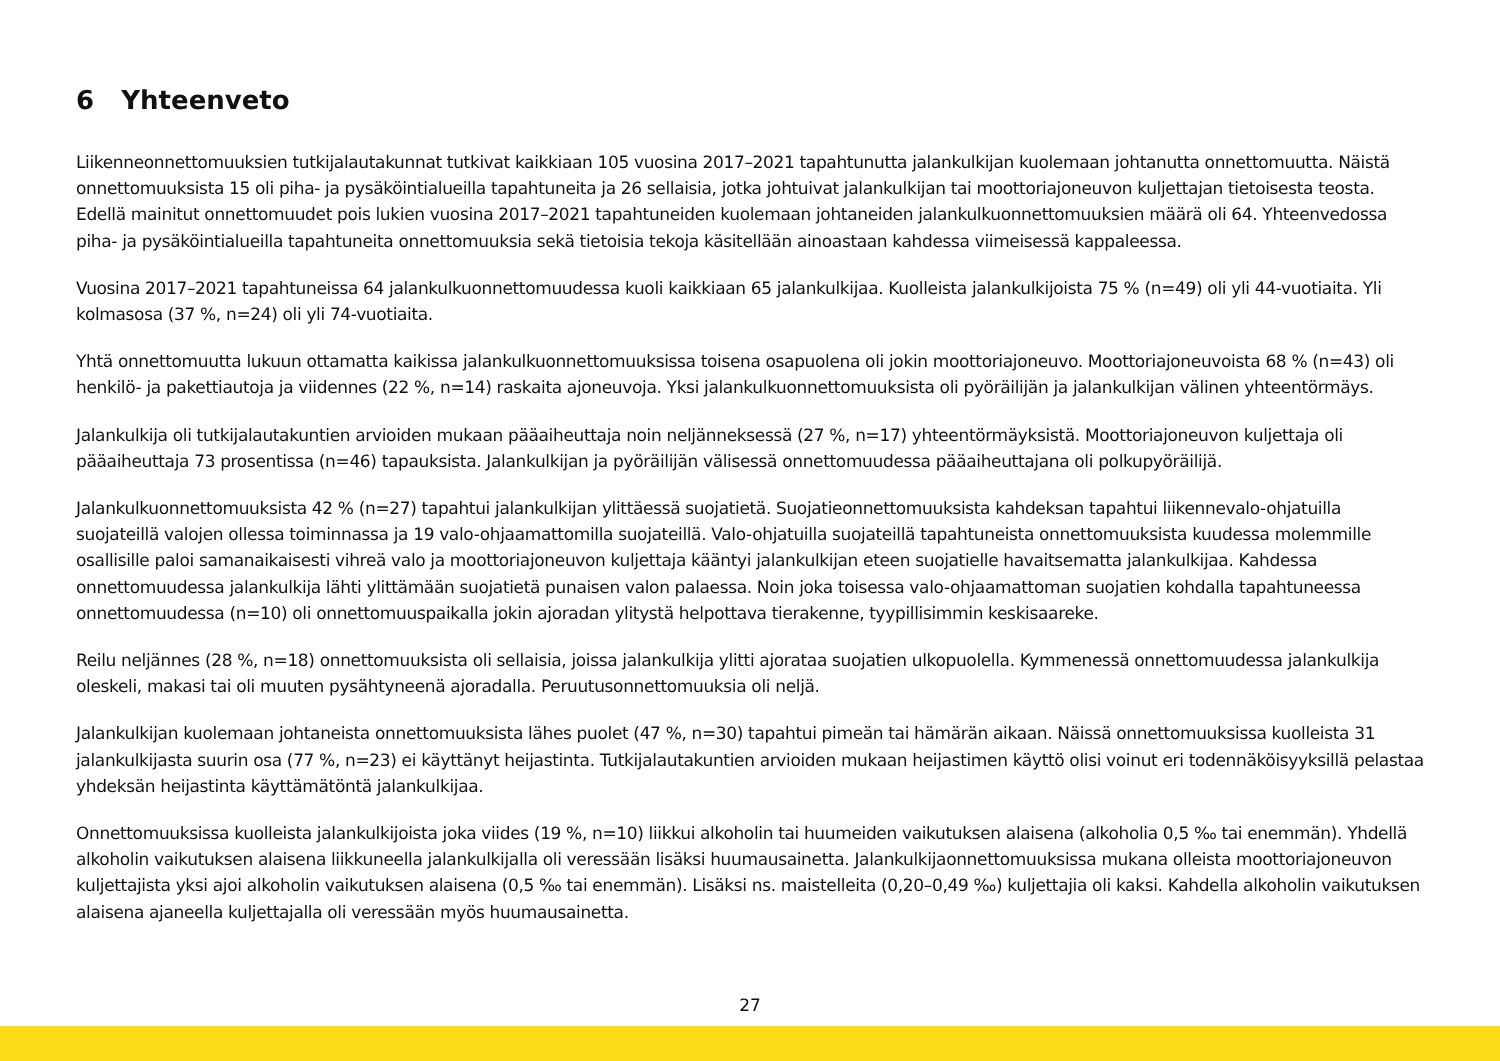6 Yhteenveto
Liikenneonnettomuuksien tutkijalautakunnat tutkivat kaikkiaan 105 vuosina 2017–2021 tapahtunutta jalankulkijan kuolemaan johtanutta onnettomuutta. Näistä onnettomuuksista 15 oli piha- ja pysäköintialueilla tapahtuneita ja 26 sellaisia, jotka johtuivat jalankulkijan tai moottoriajoneuvon kuljettajan tietoisesta teosta. Edellä mainitut onnettomuudet pois lukien vuosina 2017–2021 tapahtuneiden kuolemaan johtaneiden jalankulkuonnettomuuksien määrä oli 64. Yhteenvedossa piha- ja pysäköintialueilla tapahtuneita onnettomuuksia sekä tietoisia tekoja käsitellään ainoastaan kahdessa viimeisessä kappaleessa.
Vuosina 2017–2021 tapahtuneissa 64 jalankulkuonnettomuudessa kuoli kaikkiaan 65 jalankulkijaa. Kuolleista jalankulkijoista 75 % (n=49) oli yli 44-vuotiaita. Yli kolmasosa (37 %, n=24) oli yli 74-vuotiaita.
Yhtä onnettomuutta lukuun ottamatta kaikissa jalankulkuonnettomuuksissa toisena osapuolena oli jokin moottoriajoneuvo. Moottoriajoneuvoista 68 % (n=43) oli henkilö- ja pakettiautoja ja viidennes (22 %, n=14) raskaita ajoneuvoja. Yksi jalankulkuonnettomuuksista oli pyöräilijän ja jalankulkijan välinen yhteentörmäys.
Jalankulkija oli tutkijalautakuntien arvioiden mukaan pääaiheuttaja noin neljänneksessä (27 %, n=17) yhteentörmäyksistä. Moottoriajoneuvon kuljettaja oli pääaiheuttaja 73 prosentissa (n=46) tapauksista. Jalankulkijan ja pyöräilijän välisessä onnettomuudessa pääaiheuttajana oli polkupyöräilijä.
Jalankulkuonnettomuuksista 42 % (n=27) tapahtui jalankulkijan ylittäessä suojatietä. Suojatieonnettomuuksista kahdeksan tapahtui liikennevalo-ohjatuilla suojateillä valojen ollessa toiminnassa ja 19 valo-ohjaamattomilla suojateillä. Valo-ohjatuilla suojateillä tapahtuneista onnettomuuksista kuudessa molemmille osallisille paloi samanaikaisesti vihreä valo ja moottoriajoneuvon kuljettaja kääntyi jalankulkijan eteen suojatielle havaitsematta jalankulkijaa. Kahdessa onnettomuudessa jalankulkija lähti ylittämään suojatietä punaisen valon palaessa. Noin joka toisessa valo-ohjaamattoman suojatien kohdalla tapahtuneessa onnettomuudessa (n=10) oli onnettomuuspaikalla jokin ajoradan ylitystä helpottava tierakenne, tyypillisimmin keskisaareke.
Reilu neljännes (28 %, n=18) onnettomuuksista oli sellaisia, joissa jalankulkija ylitti ajorataa suojatien ulkopuolella. Kymmenessä onnettomuudessa jalankulkija oleskeli, makasi tai oli muuten pysähtyneenä ajoradalla. Peruutusonnettomuuksia oli neljä.
Jalankulkijan kuolemaan johtaneista onnettomuuksista lähes puolet (47 %, n=30) tapahtui pimeän tai hämärän aikaan. Näissä onnettomuuksissa kuolleista 31 jalankulkijasta suurin osa (77 %, n=23) ei käyttänyt heijastinta. Tutkijalautakuntien arvioiden mukaan heijastimen käyttö olisi voinut eri todennäköisyyksillä pelastaa yhdeksän heijastinta käyttämätöntä jalankulkijaa.
Onnettomuuksissa kuolleista jalankulkijoista joka viides (19 %, n=10) liikkui alkoholin tai huumeiden vaikutuksen alaisena (alkoholia 0,5 ‰ tai enemmän). Yhdellä alkoholin vaikutuksen alaisena liikkuneella jalankulkijalla oli veressään lisäksi huumausainetta. Jalankulkijaonnettomuuksissa mukana olleista moottoriajoneuvon kuljettajista yksi ajoi alkoholin vaikutuksen alaisena (0,5 ‰ tai enemmän). Lisäksi ns. maistelleita (0,20–0,49 ‰) kuljettajia oli kaksi. Kahdella alkoholin vaikutuksen alaisena ajaneella kuljettajalla oli veressään myös huumausainetta.
27